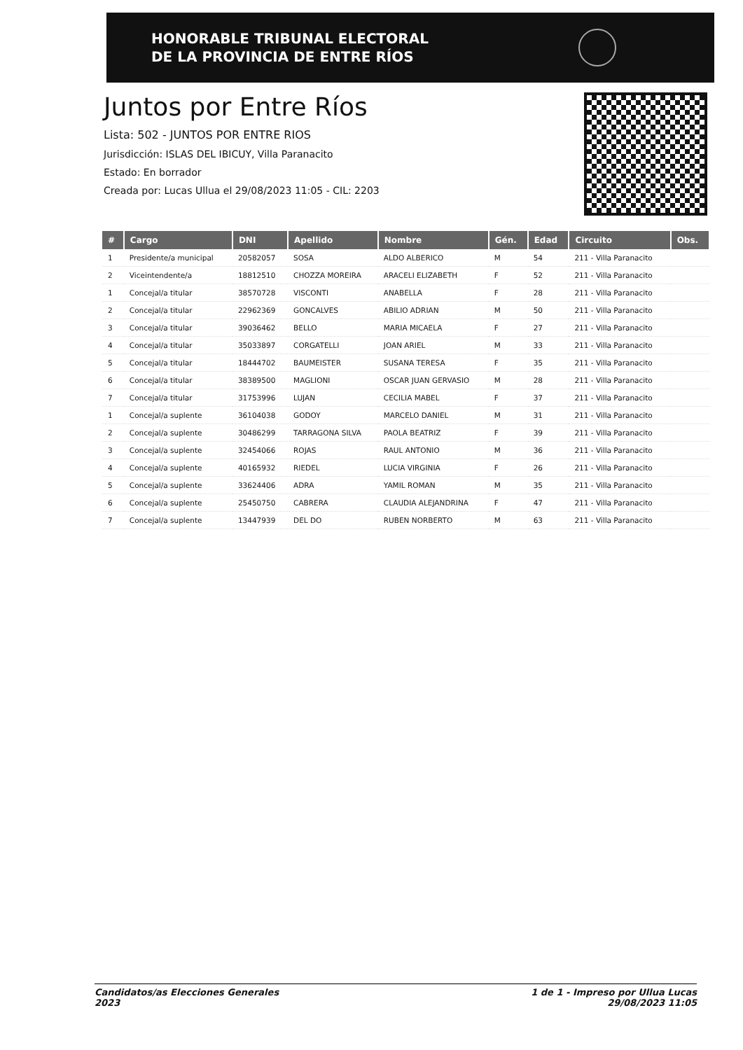HONORABLE TRIBUNAL ELECTORAL
DE LA PROVINCIA DE ENTRE RÍOS
Juntos por Entre Ríos
Lista: 502 - JUNTOS POR ENTRE RIOS
Jurisdicción: ISLAS DEL IBICUY, Villa Paranacito
Estado: En borrador
Creada por: Lucas Ullua el 29/08/2023 11:05 - CIL: 2203
| # | Cargo | DNI | Apellido | Nombre | Gén. | Edad | Circuito | Obs. |
| --- | --- | --- | --- | --- | --- | --- | --- | --- |
| 1 | Presidente/a municipal | 20582057 | SOSA | ALDO ALBERICO | M | 54 | 211 - Villa Paranacito | |
| 2 | Viceintendente/a | 18812510 | CHOZZA MOREIRA | ARACELI ELIZABETH | F | 52 | 211 - Villa Paranacito | |
| 1 | Concejal/a titular | 38570728 | VISCONTI | ANABELLA | F | 28 | 211 - Villa Paranacito | |
| 2 | Concejal/a titular | 22962369 | GONCALVES | ABILIO ADRIAN | M | 50 | 211 - Villa Paranacito | |
| 3 | Concejal/a titular | 39036462 | BELLO | MARIA MICAELA | F | 27 | 211 - Villa Paranacito | |
| 4 | Concejal/a titular | 35033897 | CORGATELLI | JOAN ARIEL | M | 33 | 211 - Villa Paranacito | |
| 5 | Concejal/a titular | 18444702 | BAUMEISTER | SUSANA TERESA | F | 35 | 211 - Villa Paranacito | |
| 6 | Concejal/a titular | 38389500 | MAGLIONI | OSCAR JUAN GERVASIO | M | 28 | 211 - Villa Paranacito | |
| 7 | Concejal/a titular | 31753996 | LUJAN | CECILIA MABEL | F | 37 | 211 - Villa Paranacito | |
| 1 | Concejal/a suplente | 36104038 | GODOY | MARCELO DANIEL | M | 31 | 211 - Villa Paranacito | |
| 2 | Concejal/a suplente | 30486299 | TARRAGONA SILVA | PAOLA BEATRIZ | F | 39 | 211 - Villa Paranacito | |
| 3 | Concejal/a suplente | 32454066 | ROJAS | RAUL ANTONIO | M | 36 | 211 - Villa Paranacito | |
| 4 | Concejal/a suplente | 40165932 | RIEDEL | LUCIA VIRGINIA | F | 26 | 211 - Villa Paranacito | |
| 5 | Concejal/a suplente | 33624406 | ADRA | YAMIL ROMAN | M | 35 | 211 - Villa Paranacito | |
| 6 | Concejal/a suplente | 25450750 | CABRERA | CLAUDIA ALEJANDRINA | F | 47 | 211 - Villa Paranacito | |
| 7 | Concejal/a suplente | 13447939 | DEL DO | RUBEN NORBERTO | M | 63 | 211 - Villa Paranacito | |
Candidatos/as Elecciones Generales
2023
1 de 1 - Impreso por Ullua Lucas
29/08/2023 11:05